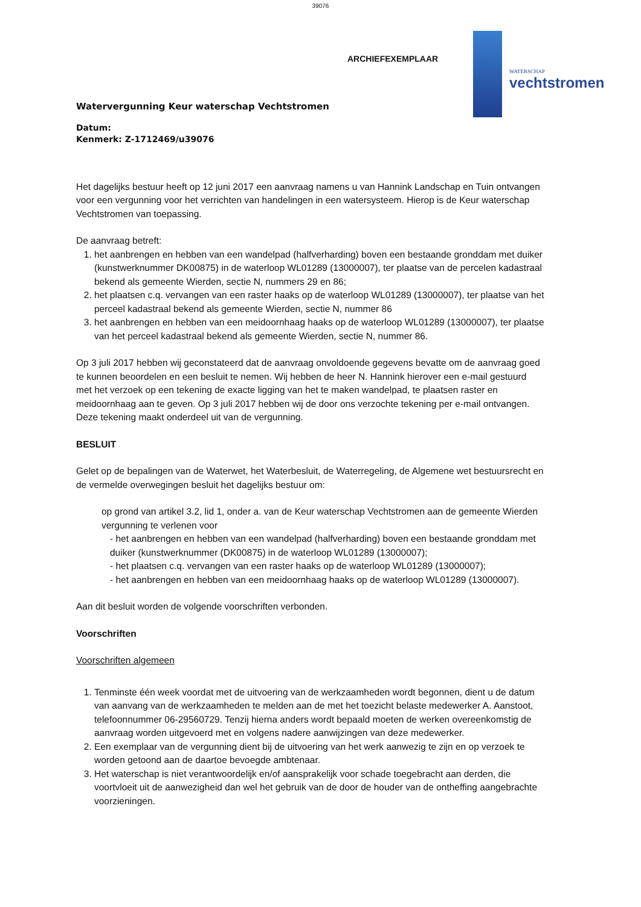39076
ARCHIEFEXEMPLAAR
WATERSCHAP
vechtstromen
Watervergunning Keur waterschap Vechtstromen
Datum:
Kenmerk: Z-1712469/u39076
Het dagelijks bestuur heeft op 12 juni 2017 een aanvraag namens u van Hannink Landschap en Tuin ontvangen voor een vergunning voor het verrichten van handelingen in een watersysteem. Hierop is de Keur waterschap Vechtstromen van toepassing.
De aanvraag betreft:
1. het aanbrengen en hebben van een wandelpad (halfverharding) boven een bestaande gronddam met duiker (kunstwerknummer DK00875) in de waterloop WL01289 (13000007), ter plaatse van de percelen kadastraal bekend als gemeente Wierden, sectie N, nummers 29 en 86;
2. het plaatsen c.q. vervangen van een raster haaks op de waterloop WL01289 (13000007), ter plaatse van het perceel kadastraal bekend als gemeente Wierden, sectie N, nummer 86
3. het aanbrengen en hebben van een meidoornhaag haaks op de waterloop WL01289 (13000007), ter plaatse van het perceel kadastraal bekend als gemeente Wierden, sectie N, nummer 86.
Op 3 juli 2017 hebben wij geconstateerd dat de aanvraag onvoldoende gegevens bevatte om de aanvraag goed te kunnen beoordelen en een besluit te nemen. Wij hebben de heer N. Hannink hierover een e-mail gestuurd met het verzoek op een tekening de exacte ligging van het te maken wandelpad, te plaatsen raster en meidoornhaag aan te geven. Op 3 juli 2017 hebben wij de door ons verzochte tekening per e-mail ontvangen. Deze tekening maakt onderdeel uit van de vergunning.
BESLUIT
Gelet op de bepalingen van de Waterwet, het Waterbesluit, de Waterregeling, de Algemene wet bestuursrecht en de vermelde overwegingen besluit het dagelijks bestuur om:
op grond van artikel 3.2, lid 1, onder a. van de Keur waterschap Vechtstromen aan de gemeente Wierden vergunning te verlenen voor
- het aanbrengen en hebben van een wandelpad (halfverharding) boven een bestaande gronddam met duiker (kunstwerknummer (DK00875) in de waterloop WL01289 (13000007);
- het plaatsen c.q. vervangen van een raster haaks op de waterloop WL01289 (13000007);
- het aanbrengen en hebben van een meidoornhaag haaks op de waterloop WL01289 (13000007).
Aan dit besluit worden de volgende voorschriften verbonden.
Voorschriften
Voorschriften algemeen
1. Tenminste één week voordat met de uitvoering van de werkzaamheden wordt begonnen, dient u de datum van aanvang van de werkzaamheden te melden aan de met het toezicht belaste medewerker A. Aanstoot, telefoonnummer 06-29560729. Tenzij hierna anders wordt bepaald moeten de werken overeenkomstig de aanvraag worden uitgevoerd met en volgens nadere aanwijzingen van deze medewerker.
2. Een exemplaar van de vergunning dient bij de uitvoering van het werk aanwezig te zijn en op verzoek te worden getoond aan de daartoe bevoegde ambtenaar.
3. Het waterschap is niet verantwoordelijk en/of aansprakelijk voor schade toegebracht aan derden, die voortvloeit uit de aanwezigheid dan wel het gebruik van de door de houder van de ontheffing aangebrachte voorzieningen.